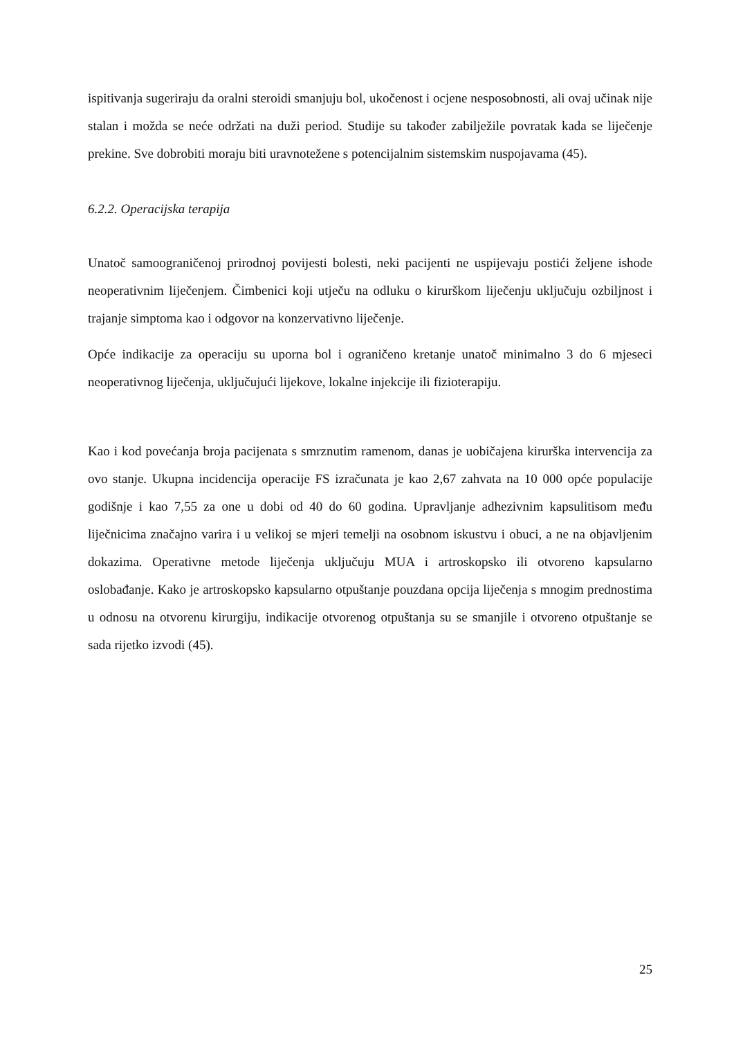ispitivanja sugeriraju da oralni steroidi smanjuju bol, ukočenost i ocjene nesposobnosti, ali ovaj učinak nije stalan i možda se neće održati na duži period. Studije su također zabilježile povratak kada se liječenje prekine. Sve dobrobiti moraju biti uravnotežene s potencijalnim sistemskim nuspojavama (45).
6.2.2. Operacijska terapija
Unatoč samoograničenoj prirodnoj povijesti bolesti, neki pacijenti ne uspijevaju postići željene ishode neoperativnim liječenjem. Čimbenici koji utječu na odluku o kirurškom liječenju uključuju ozbiljnost i trajanje simptoma kao i odgovor na konzervativno liječenje.
Opće indikacije za operaciju su uporna bol i ograničeno kretanje unatoč minimalno 3 do 6 mjeseci neoperativnog liječenja, uključujući lijekove, lokalne injekcije ili fizioterapiju.
Kao i kod povećanja broja pacijenata s smrznutim ramenom, danas je uobičajena kirurška intervencija za ovo stanje. Ukupna incidencija operacije FS izračunata je kao 2,67 zahvata na 10 000 opće populacije godišnje i kao 7,55 za one u dobi od 40 do 60 godina. Upravljanje adhezivnim kapsulitisom među liječnicima značajno varira i u velikoj se mjeri temelji na osobnom iskustvu i obuci, a ne na objavljenim dokazima. Operativne metode liječenja uključuju MUA i artroskopsko ili otvoreno kapsularno oslobađanje. Kako je artroskopsko kapsularno otpuštanje pouzdana opcija liječenja s mnogim prednostima u odnosu na otvorenu kirurgiju, indikacije otvorenog otpuštanja su se smanjile i otvoreno otpuštanje se sada rijetko izvodi (45).
25